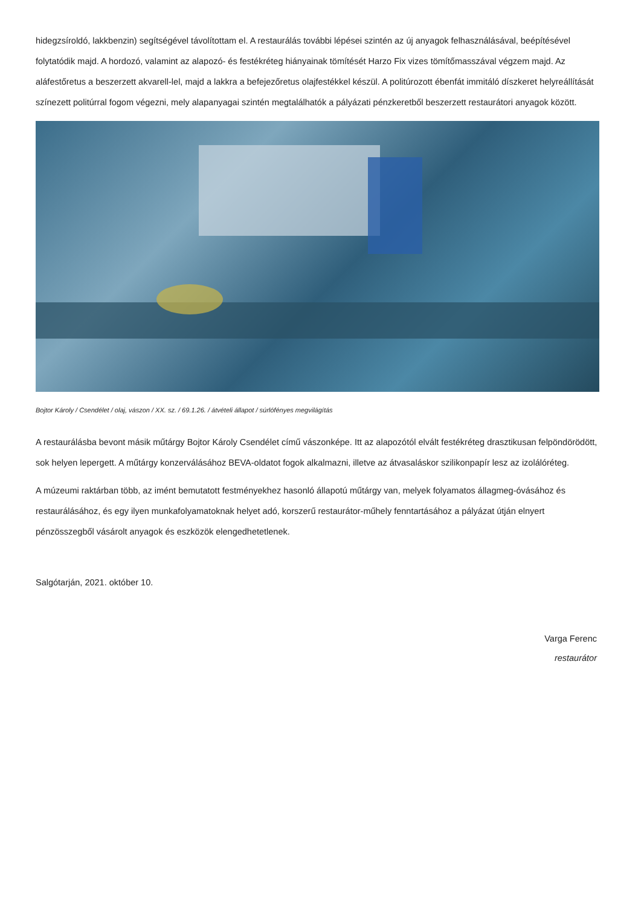hidegzsíroldó, lakkbenzin) segítségével távolítottam el. A restaurálás további lépései szintén az új anyagok felhasználásával, beépítésével folytatódik majd. A hordozó, valamint az alapozó- és festékréteg hiányainak tömítését Harzo Fix vizes tömítőmasszával végzem majd. Az aláfestőretus a beszerzett akvarell-lel, majd a lakkra a befejezőretus olajfestékkel készül. A politúrozott ébenfát immitáló díszkeret helyreállítását színezett politúrral fogom végezni, mely alapanyagai szintén megtalálhatók a pályázati pénzkeretből beszerzett restaurátori anyagok között.
Bojtor Károly / Csendélet / olaj, vászon / XX. sz. / 69.1.26. / átvételi állapot / súrlófényes megvilágítás
A restaurálásba bevont másik műtárgy Bojtor Károly Csendélet című vászonképe. Itt az alapozótól elvált festékréteg drasztikusan felpöndörödött, sok helyen lepergett. A műtárgy konzerválásához BEVA-oldatot fogok alkalmazni, illetve az átvasaláskor szilikonpapír lesz az izolálóréteg.
A múzeumi raktárban több, az imént bemutatott festményekhez hasonló állapotú műtárgy van, melyek folyamatos állagmeg-óvásához és restaurálásához, és egy ilyen munkafolyamatoknak helyet adó, korszerű restaurátor-műhely fenntartásához a pályázat útján elnyert pénzösszegből vásárolt anyagok és eszközök elengedhetetlenek.
Salgótarján, 2021. október 10.
Varga Ferenc
restaurátor